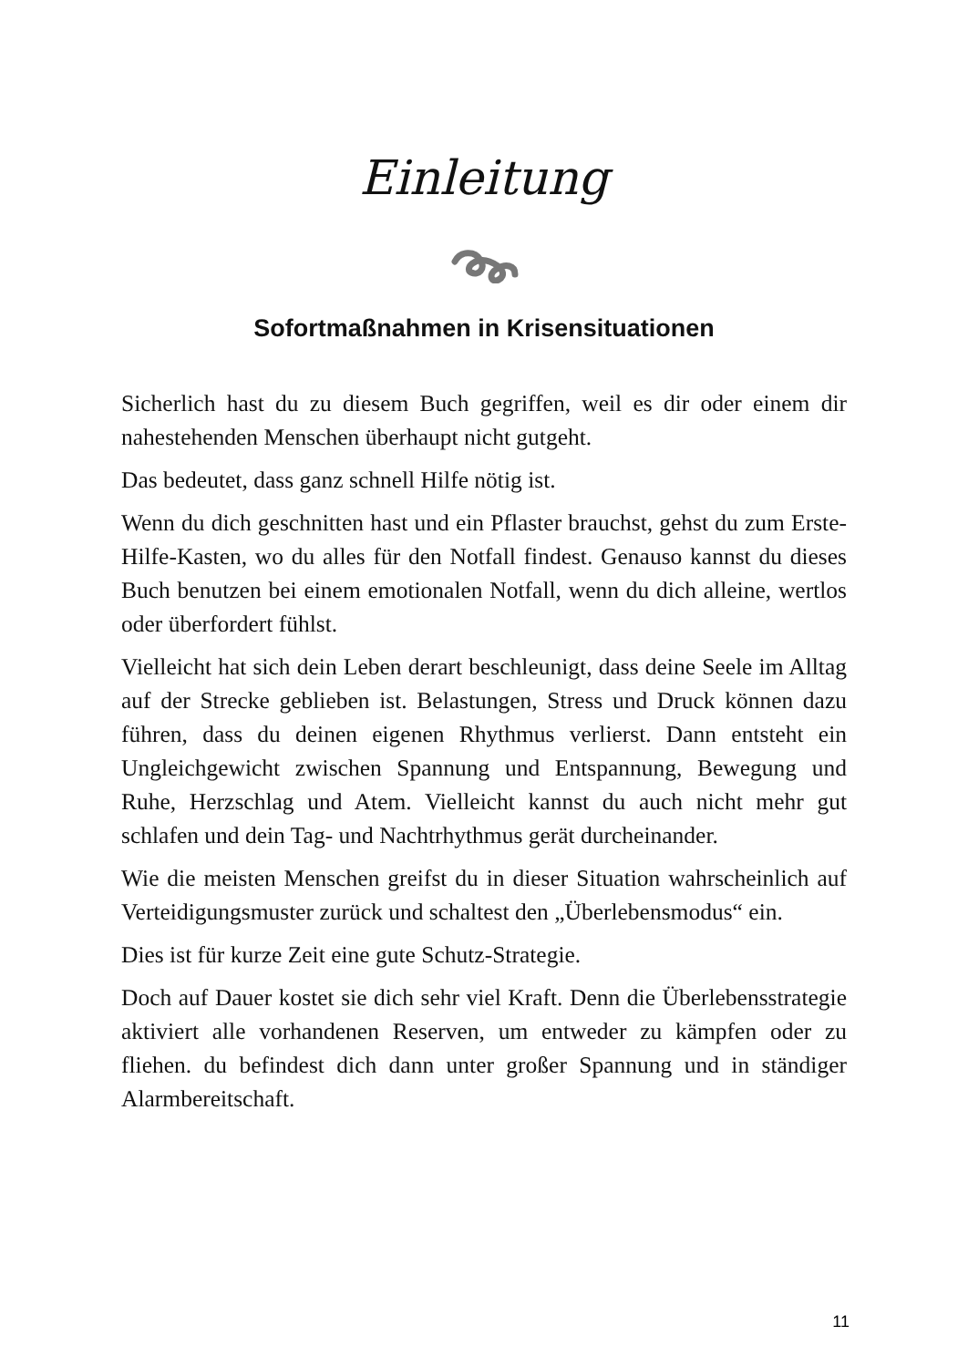Einleitung
Sofortmaßnahmen in Krisensituationen
Sicherlich hast du zu diesem Buch gegriffen, weil es dir oder einem dir nahestehenden Menschen überhaupt nicht gutgeht.
Das bedeutet, dass ganz schnell Hilfe nötig ist.
Wenn du dich geschnitten hast und ein Pflaster brauchst, gehst du zum Erste-Hilfe-Kasten, wo du alles für den Notfall findest. Genauso kannst du dieses Buch benutzen bei einem emotionalen Notfall, wenn du dich alleine, wertlos oder überfordert fühlst.
Vielleicht hat sich dein Leben derart beschleunigt, dass deine Seele im Alltag auf der Strecke geblieben ist. Belastungen, Stress und Druck können dazu führen, dass du deinen eigenen Rhythmus verlierst. Dann entsteht ein Ungleichgewicht zwischen Spannung und Entspannung, Bewegung und Ruhe, Herzschlag und Atem. Vielleicht kannst du auch nicht mehr gut schlafen und dein Tag- und Nachtrhythmus gerät durcheinander.
Wie die meisten Menschen greifst du in dieser Situation wahrscheinlich auf Verteidigungsmuster zurück und schaltest den „Überlebensmodus“ ein.
Dies ist für kurze Zeit eine gute Schutz-Strategie.
Doch auf Dauer kostet sie dich sehr viel Kraft. Denn die Überlebensstrategie aktiviert alle vorhandenen Reserven, um entweder zu kämpfen oder zu fliehen. du befindest dich dann unter großer Spannung und in ständiger Alarmbereitschaft.
11